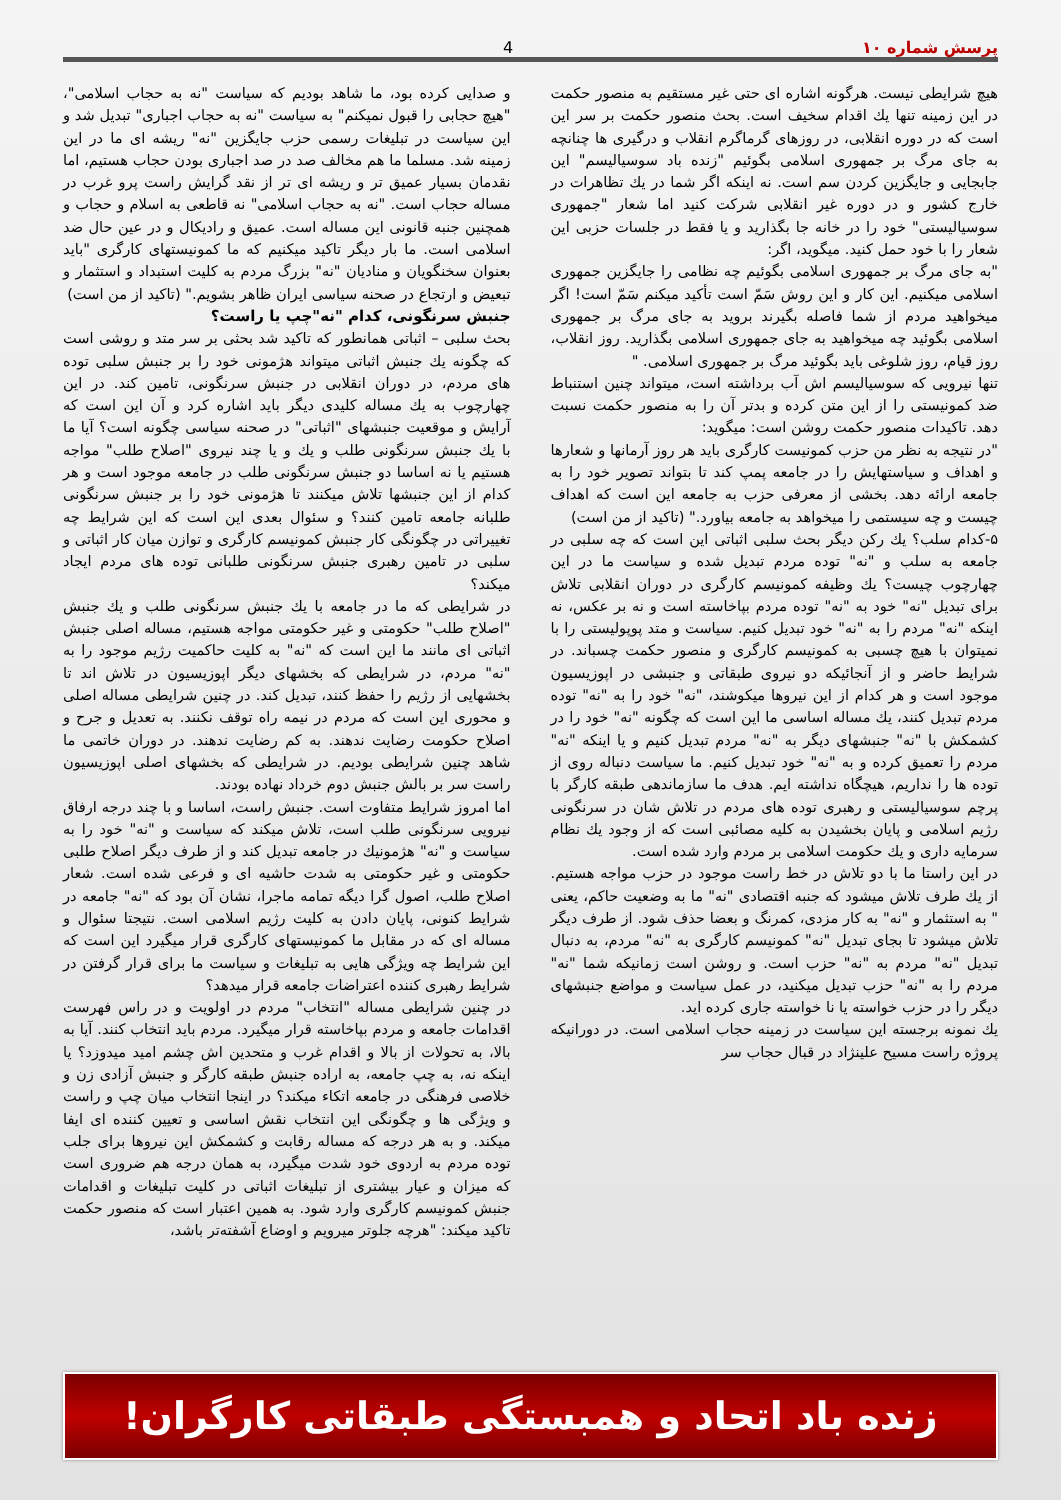پرسش شماره ۱۰ 4
هیچ شرایطی نیست. هرگونه اشاره ای حتی غیر مستقیم به منصور حکمت در این زمینه تنها يك اقدام سخيف است. بحث منصور حکمت بر سر این است که در دوره انقلابی، در روزهای گرماگرم انقلاب و درگیری ها چنانچه به جای مرگ بر جمهوری اسلامی بگوئیم "زنده باد سوسیالیسم" این جابجایی و جایگزین کردن سم است. نه اینکه اگر شما در يك تظاهرات در خارج کشور و در دوره غیر انقلابی شرکت کنید اما شعار "جمهوری سوسیالیستی" خود را در خانه جا بگذارید و یا فقط در جلسات حزبی این شعار را با خود حمل کنید. میگوید، اگر:
"به جای مرگ بر جمهوری اسلامی بگوئیم چه نظامی را جایگزین جمهوری اسلامی میکنیم. این کار و این روش سَمّ است تأکید میکنم سَمّ است! اگر میخواهید مردم از شما فاصله بگیرند بروید به جای مرگ بر جمهوری اسلامی بگوئید چه میخواهید به جای جمهوری اسلامی بگذارید. روز انقلاب، روز قیام، روز شلوغی باید بگوئید مرگ بر جمهوری اسلامی. "
تنها نیرویی که سوسیالیسم اش آب برداشته است، میتواند چنین استنباط ضد کمونیستی را از این متن کرده و بدتر آن را به منصور حکمت نسبت دهد. تاکیدات منصور حکمت روشن است: میگوید:
"در نتیجه به نظر من حزب کمونیست کارگری باید هر روز آرمانها و شعارها و اهداف و سیاستهایش را در جامعه پمپ کند تا بتواند تصویر خود را به جامعه ارائه دهد. بخشی از معرفی حزب به جامعه این است که اهداف چیست و چه سیستمی را میخواهد به جامعه بیاورد." (تاکید از من است)
۵-کدام سلب؟ يك رکن دیگر بحث سلبی اثباتی این است که چه سلبی در جامعه به سلب و "نه" توده مردم تبدیل شده و سیاست ما در این چهارچوب چیست؟ يك وظیفه کمونیسم کارگری در دوران انقلابی تلاش برای تبدیل "نه" خود به "نه" توده مردم بپاخاسته است و نه بر عکس، نه اینکه "نه" مردم را به "نه" خود تبدیل کنیم. سیاست و متد پوپولیستی را با نمیتوان با هیچ چسبی به کمونیسم کارگری و منصور حکمت چسباند. در شرایط حاضر و از آنجائیکه دو نیروی طبقاتی و جنبشی در اپوزیسیون موجود است و هر کدام از این نیروها میکوشند، "نه" خود را به "نه" توده مردم تبدیل کنند، يك مساله اساسی ما این است که چگونه "نه" خود را در کشمکش با "نه" جنبشهای دیگر به "نه" مردم تبدیل کنیم و یا اینکه "نه" مردم را تعمیق کرده و به "نه" خود تبدیل کنیم. ما سیاست دنباله روی از توده ها را نداریم، هیچگاه نداشته ایم. هدف ما سازماندهی طبقه کارگر با پرچم سوسیالیستی و رهبری توده های مردم در تلاش شان در سرنگونی رژیم اسلامی و پایان بخشیدن به کلیه مصائبی است که از وجود يك نظام سرمایه داری و يك حکومت اسلامی بر مردم وارد شده است.
در این راستا ما با دو تلاش در خط راست موجود در حزب مواجه هستیم. از يك طرف تلاش میشود که جنبه اقتصادی "نه" ما به وضعیت حاکم، یعنی " به استثمار و "نه" به کار مزدی، کمرنگ و بعضا حذف شود. از طرف دیگر تلاش میشود تا بجای تبدیل "نه" کمونیسم کارگری به "نه" مردم، به دنبال تبدیل "نه" مردم به "نه" حزب است. و روشن است زمانیکه شما "نه" مردم را به "نه" حزب تبدیل میکنید، در عمل سیاست و مواضع جنبشهای دیگر را در حزب خواسته یا نا خواسته جاری کرده اید.
يك نمونه برجسته این سیاست در زمینه حجاب اسلامی است. در دورانیکه پروژه راست مسیح علینژاد در قبال حجاب سر
و صدایی کرده بود، ما شاهد بودیم که سیاست "نه به حجاب اسلامی"، "هیچ حجابی را قبول نمیکنم" به سیاست "نه به حجاب اجباری" تبدیل شد و این سیاست در تبلیغات رسمی حزب جایگزین "نه" ریشه ای ما در این زمینه شد. مسلما ما هم مخالف صد در صد اجباری بودن حجاب هستیم، اما نقدمان بسیار عمیق تر و ریشه ای تر از نقد گرایش راست پرو غرب در مساله حجاب است. "نه به حجاب اسلامی" نه قاطعی به اسلام و حجاب و همچنین جنبه قانونی این مساله است. عمیق و رادیکال و در عین حال ضد اسلامی است. ما بار دیگر تاکید میکنیم که ما کمونیستهای کارگری "باید بعنوان سخنگویان و منادیان "نه" بزرگ مردم به کلیت استبداد و استثمار و تبعیض و ارتجاع در صحنه سیاسی ایران ظاهر بشویم." (تاکید از من است)
جنبش سرنگونی، کدام "نه"چپ یا راست؟
بحث سلبی – اثباتی همانطور که تاکید شد بحثی بر سر متد و روشی است که چگونه يك جنبش اثباتی میتواند هژمونی خود را بر جنبش سلبی توده های مردم، در دوران انقلابی در جنبش سرنگونی، تامین کند. در این چهارچوب به يك مساله کلیدی دیگر باید اشاره کرد و آن این است که آرایش و موقعیت جنبشهای "اثباتی" در صحنه سیاسی چگونه است؟ آیا ما با يك جنبش سرنگونی طلب و يك و یا چند نیروی "اصلاح طلب" مواجه هستیم یا نه اساسا دو جنبش سرنگونی طلب در جامعه موجود است و هر کدام از این جنبشها تلاش میکنند تا هژمونی خود را بر جنبش سرنگونی طلبانه جامعه تامین کنند؟ و سئوال بعدی این است که این شرایط چه تغییراتی در چگونگی کار جنبش کمونیسم کارگری و توازن میان کار اثباتی و سلبی در تامین رهبری جنبش سرنگونی طلبانی توده های مردم ایجاد میکند؟
در شرایطی که ما در جامعه با يك جنبش سرنگونی طلب و يك جنبش "اصلاح طلب" حکومتی و غیر حکومتی مواجه هستیم، مساله اصلی جنبش اثباتی ای مانند ما این است که "نه" به کلیت حاکمیت رژیم موجود را به "نه" مردم، در شرایطی که بخشهای دیگر اپوزیسیون در تلاش اند تا بخشهایی از رژیم را حفظ کنند، تبدیل کند. در چنین شرایطی مساله اصلی و محوری این است که مردم در نیمه راه توقف نکنند. به تعدیل و جرح و اصلاح حکومت رضایت ندهند. به کم رضایت ندهند. در دوران خاتمی ما شاهد چنین شرایطی بودیم. در شرایطی که بخشهای اصلی اپوزیسیون راست سر بر بالش جنبش دوم خرداد نهاده بودند.
اما امروز شرایط متفاوت است. جنبش راست، اساسا و با چند درجه ارفاق نیرویی سرنگونی طلب است، تلاش میکند که سیاست و "نه" خود را به سیاست و "نه" هژمونیك در جامعه تبدیل کند و از طرف دیگر اصلاح طلبی حکومتی و غیر حکومتی به شدت حاشیه ای و فرعی شده است. شعار اصلاح طلب، اصول گرا دیگه تمامه ماجرا، نشان آن بود که "نه" جامعه در شرایط کنونی، پایان دادن به کلیت رژیم اسلامی است. نتیجتا سئوال و مساله ای که در مقابل ما کمونیستهای کارگری قرار میگیرد این است که این شرایط چه ویژگی هایی به تبلیغات و سیاست ما برای قرار گرفتن در شرایط رهبری کننده اعتراضات جامعه قرار میدهد؟
در چنین شرایطی مساله "انتخاب" مردم در اولویت و در راس فهرست اقدامات جامعه و مردم بپاخاسته قرار میگیرد. مردم باید انتخاب کنند. آیا به بالا، به تحولات از بالا و اقدام غرب و متحدین اش چشم امید میدوزد؟ یا اینکه نه، به چپ جامعه، به اراده جنبش طبقه کارگر و جنبش آزادی زن و خلاصی فرهنگی در جامعه اتکاء میکند؟ در اینجا انتخاب میان چپ و راست و ویژگی ها و چگونگی این انتخاب نقش اساسی و تعیین کننده ای ایفا میکند. و به هر درجه که مساله رقابت و کشمکش این نیروها برای جلب توده مردم به اردوی خود شدت میگیرد، به همان درجه هم ضروری است که میزان و عیار بیشتری از تبلیغات اثباتی در کلیت تبلیغات و اقدامات جنبش کمونیسم کارگری وارد شود. به همین اعتبار است که منصور حکمت تاکید میکند: "هرچه جلوتر میرویم و اوضاع آشفته‌تر باشد،
زنده باد اتحاد و همبستگی طبقاتی کارگران!